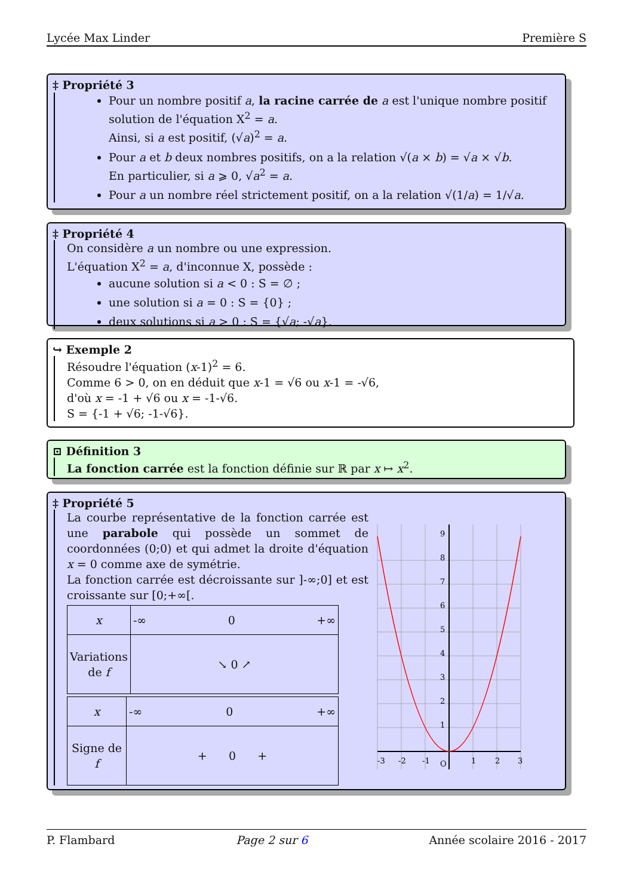Lycée Max Linder Première S
‡ Propriété 3
Pour un nombre positif a, la racine carrée de a est l'unique nombre positif solution de l'équation X<sup>2</sup> = a.
Ainsi, si a est positif, (√a)<sup>2</sup> = a.
Pour a et b deux nombres positifs, on a la relation √(a × b) = √a × √b.
En particulier, si a ⩾ 0, √a<sup>2</sup> = a.
Pour a un nombre réel strictement positif, on a la relation √(1/a) = 1/√a.
‡ Propriété 4
On considère a un nombre ou une expression.
L'équation X<sup>2</sup> = a, d'inconnue X, possède :
aucune solution si a < 0 : S = ∅ ;
une solution si a = 0 : S = {0} ;
deux solutions si a > 0 : S = {√a; -√a}.
↪ Exemple 2
Résoudre l'équation (x-1)<sup>2</sup> = 6.
Comme 6 > 0, on en déduit que x-1 = √6 ou x-1 = -√6,
d'où x = -1 + √6 ou x = -1-√6.
S = {-1 + √6; -1-√6}.
⊡ Définition 3
La fonction carrée est la fonction définie sur ℝ par x ↦ x<sup>2</sup>.
‡ Propriété 5
La courbe représentative de la fonction carrée est une parabole qui possède un sommet de coordonnées (0;0) et qui admet la droite d'équation x = 0 comme axe de symétrie.
La fonction carrée est décroissante sur ]-∞;0] et est croissante sur [0;+∞[.
| x | -∞ 0 +∞ |
| Variations de f | ↘ 0 ↗ |
| x | -∞ 0 +∞ |
| Signe de f | + 0 + |
9
8
7
6
5
4
3
2
1
O
-3
-2
-1
1
2
3
P. Flambard Page 2 sur 6 Année scolaire 2016 - 2017